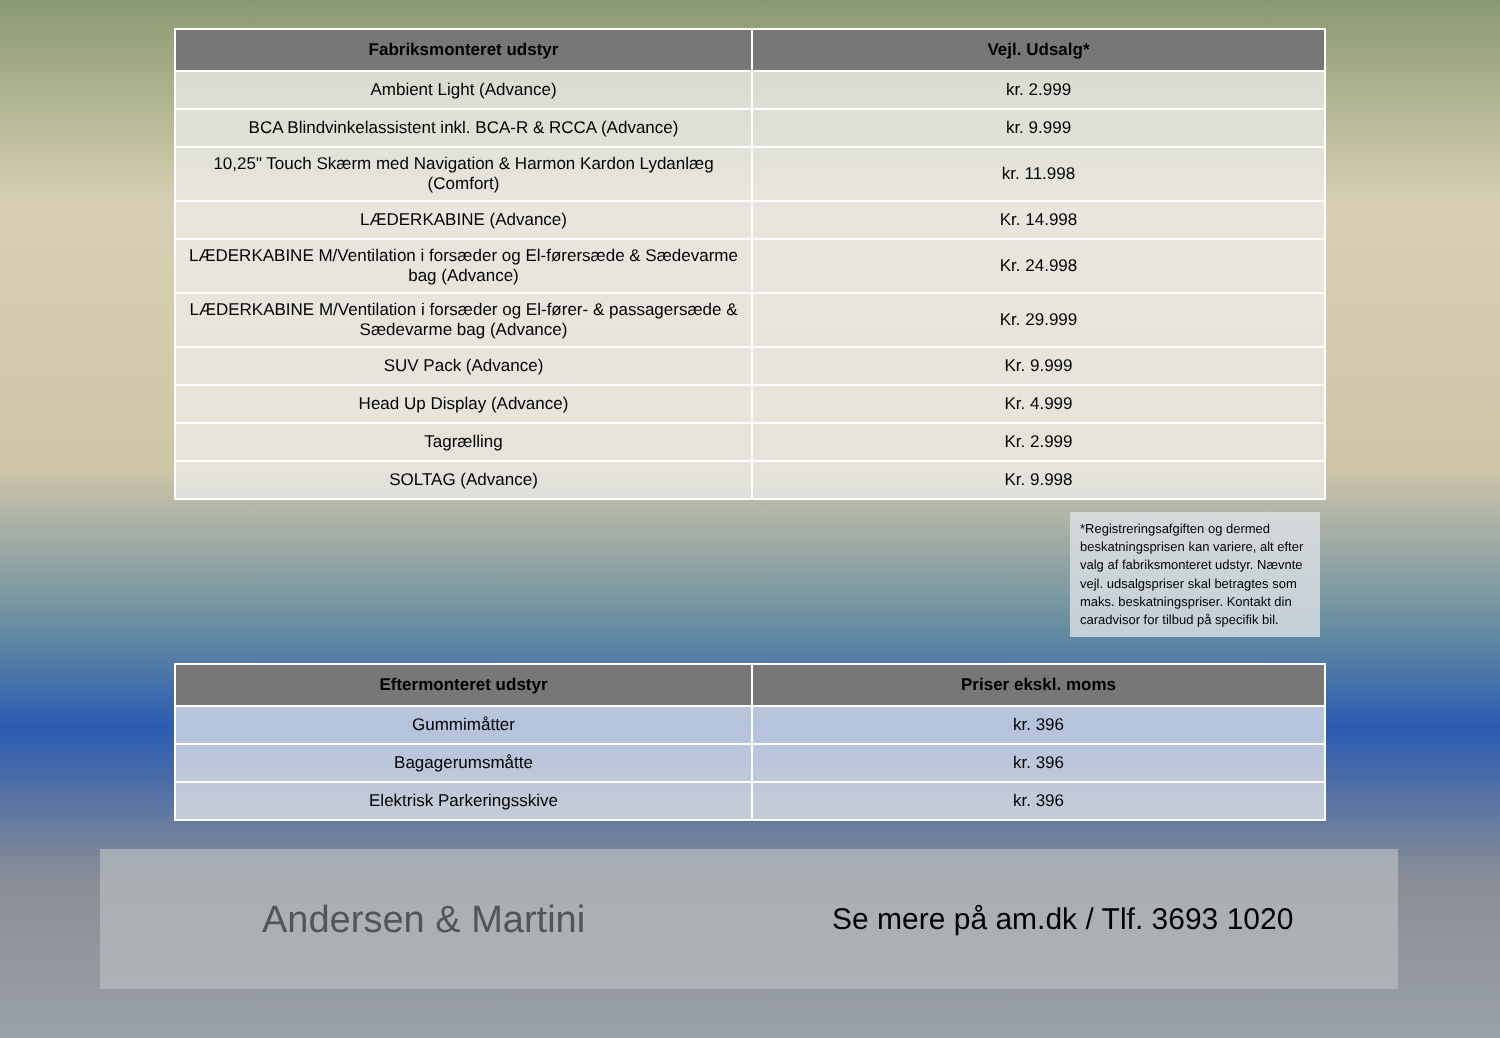| Fabriksmonteret udstyr | Vejl. Udsalg* |
| --- | --- |
| Ambient Light (Advance) | kr. 2.999 |
| BCA Blindvinkelassistent inkl. BCA-R & RCCA (Advance) | kr. 9.999 |
| 10,25" Touch Skærm med Navigation & Harmon Kardon Lydanlæg (Comfort) | kr. 11.998 |
| LÆDERKABINE (Advance) | Kr. 14.998 |
| LÆDERKABINE M/Ventilation i forsæder og El-førersæde & Sædevarme bag (Advance) | Kr. 24.998 |
| LÆDERKABINE M/Ventilation i forsæder og El-fører- & passagersæde & Sædevarme bag (Advance) | Kr. 29.999 |
| SUV Pack (Advance) | Kr. 9.999 |
| Head Up Display (Advance) | Kr. 4.999 |
| Tagrælling | Kr. 2.999 |
| SOLTAG (Advance) | Kr. 9.998 |
*Registreringsafgiften og dermed beskatningsprisen kan variere, alt efter valg af fabriksmonteret udstyr. Nævnte vejl. udsalgspriser skal betragtes som maks. beskatningspriser. Kontakt din caradvisor for tilbud på specifik bil.
| Eftermonteret udstyr | Priser ekskl. moms |
| --- | --- |
| Gummimåtter | kr. 396 |
| Bagagerumsmåtte | kr. 396 |
| Elektrisk Parkeringsskive | kr. 396 |
Andersen & Martini
Se mere på am.dk / Tlf. 3693 1020